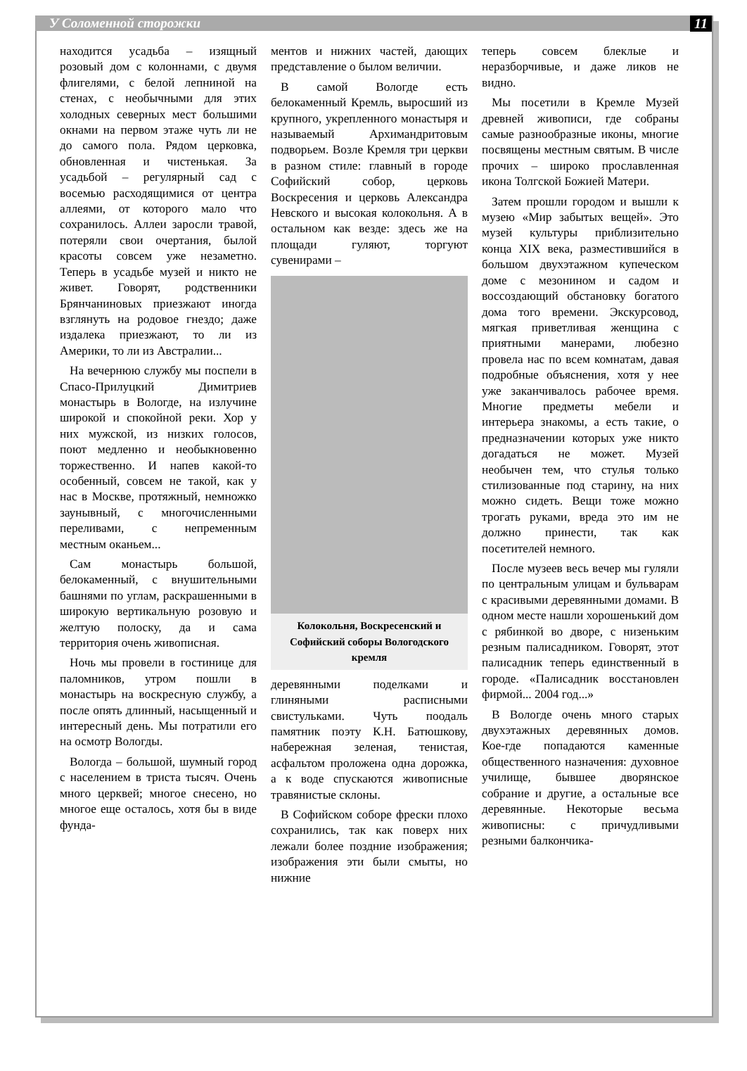У Соломенной сторожки 11
находится усадьба – изящный розовый дом с колоннами, с двумя флигелями, с белой лепниной на стенах, с необычными для этих холодных северных мест большими окнами на первом этаже чуть ли не до самого пола. Рядом церковка, обновленная и чистенькая. За усадьбой – регулярный сад с восемью расходящимися от центра аллеями, от которого мало что сохранилось. Аллеи заросли травой, потеряли свои очертания, былой красоты совсем уже незаметно. Теперь в усадьбе музей и никто не живет. Говорят, родственники Брянчаниновых приезжают иногда взглянуть на родовое гнездо; даже издалека приезжают, то ли из Америки, то ли из Австралии...
На вечернюю службу мы поспели в Спасо-Прилуцкий Димитриев монастырь в Вологде, на излучине широкой и спокойной реки. Хор у них мужской, из низких голосов, поют медленно и необыкновенно торжественно. И напев какой-то особенный, совсем не такой, как у нас в Москве, протяжный, немножко заунывный, с многочисленными переливами, с непременным местным оканьем...
Сам монастырь большой, белокаменный, с внушительными башнями по углам, раскрашенными в широкую вертикальную розовую и желтую полоску, да и сама территория очень живописная.
Ночь мы провели в гостинице для паломников, утром пошли в монастырь на воскресную службу, а после опять длинный, насыщенный и интересный день. Мы потратили его на осмотр Вологды.
Вологда – большой, шумный город с населением в триста тысяч. Очень много церквей; многое снесено, но многое еще осталось, хотя бы в виде фунда-
ментов и нижних частей, дающих представление о былом величии.
В самой Вологде есть белокаменный Кремль, выросший из крупного, укрепленного монастыря и называемый Архимандритовым подворьем. Возле Кремля три церкви в разном стиле: главный в городе Софийский собор, церковь Воскресения и церковь Александра Невского и высокая колокольня. А в остальном как везде: здесь же на площади гуляют, торгуют сувенирами –
Колокольня, Воскресенский и Софийский соборы Вологодского кремля
деревянными поделками и глиняными расписными свистульками. Чуть поодаль памятник поэту К.Н. Батюшкову, набережная зеленая, тенистая, асфальтом проложена одна дорожка, а к воде спускаются живописные травянистые склоны.
В Софийском соборе фрески плохо сохранились, так как поверх них лежали более поздние изображения; изображения эти были смыты, но нижние
теперь совсем блеклые и неразборчивые, и даже ликов не видно.
Мы посетили в Кремле Музей древней живописи, где собраны самые разнообразные иконы, многие посвящены местным святым. В числе прочих – широко прославленная икона Толгской Божией Матери.
Затем прошли городом и вышли к музею «Мир забытых вещей». Это музей культуры приблизительно конца XIX века, разместившийся в большом двухэтажном купеческом доме с мезонином и садом и воссоздающий обстановку богатого дома того времени. Экскурсовод, мягкая приветливая женщина с приятными манерами, любезно провела нас по всем комнатам, давая подробные объяснения, хотя у нее уже заканчивалось рабочее время. Многие предметы мебели и интерьера знакомы, а есть такие, о предназначении которых уже никто догадаться не может. Музей необычен тем, что стулья только стилизованные под старину, на них можно сидеть. Вещи тоже можно трогать руками, вреда это им не должно принести, так как посетителей немного.
После музеев весь вечер мы гуляли по центральным улицам и бульварам с красивыми деревянными домами. В одном месте нашли хорошенький дом с рябинкой во дворе, с низеньким резным палисадником. Говорят, этот палисадник теперь единственный в городе. «Палисадник восстановлен фирмой... 2004 год...»
В Вологде очень много старых двухэтажных деревянных домов. Кое-где попадаются каменные общественного назначения: духовное училище, бывшее дворянское собрание и другие, а остальные все деревянные. Некоторые весьма живописны: с причудливыми резными балкончика-